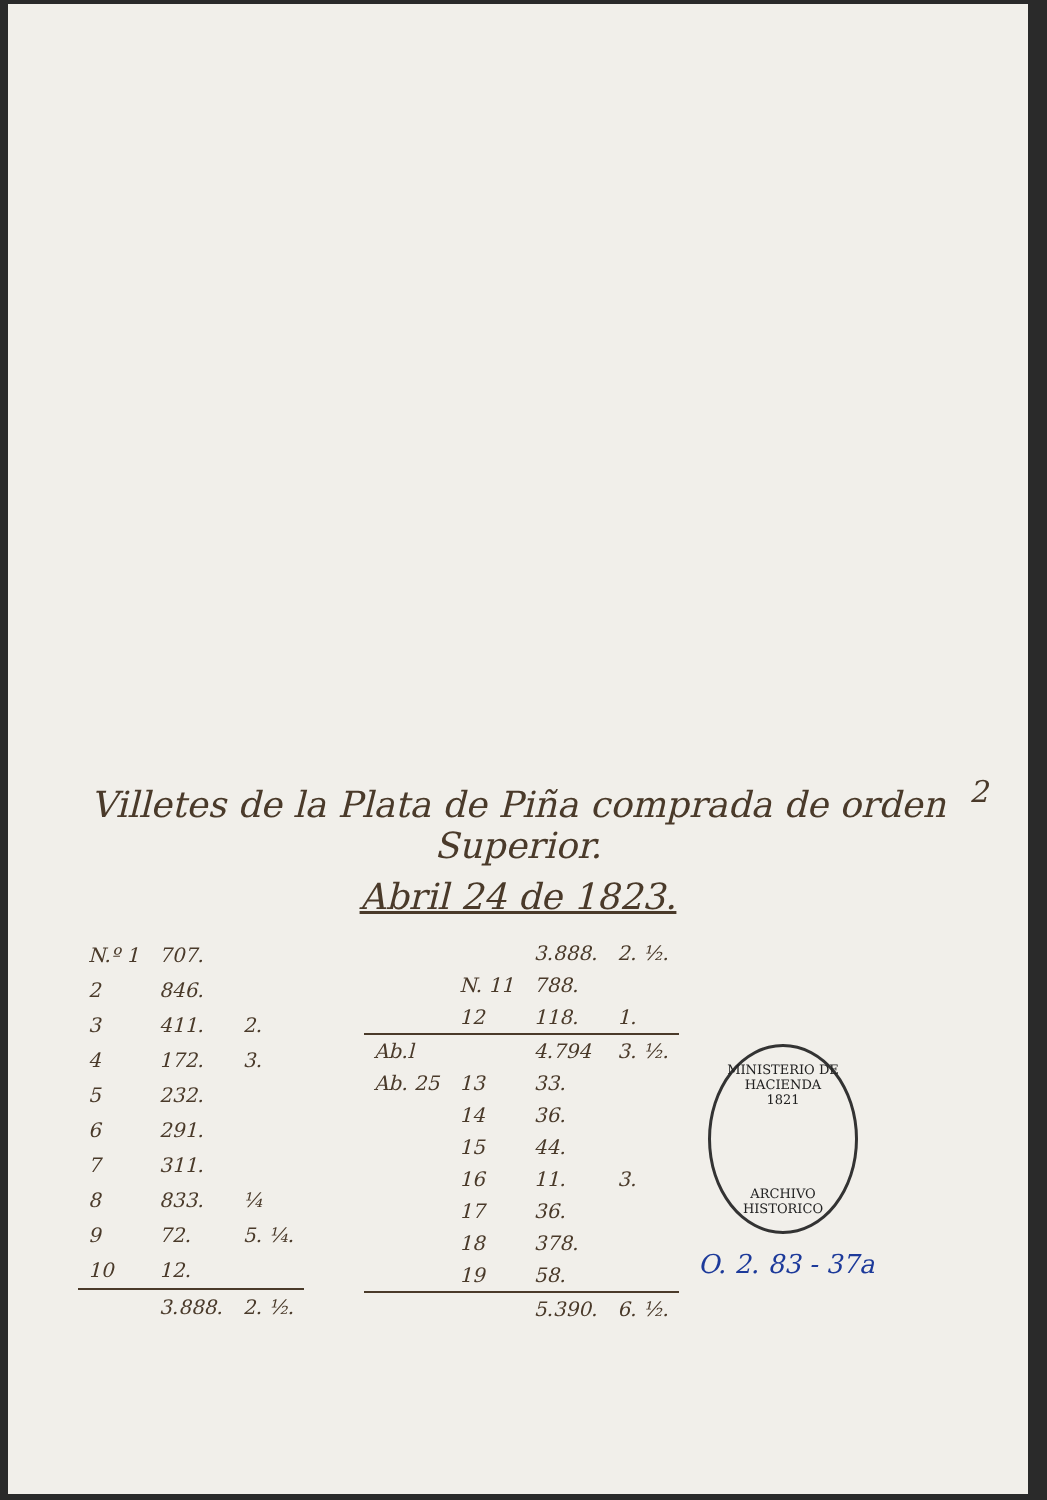2
Villetes de la Plata de Piña comprada de orden Superior.
Abril 24 de 1823.
| N.º 1 | 707. | |
| 2 | 846. | |
| 3 | 411. | 2. |
| 4 | 172. | 3. |
| 5 | 232. | |
| 6 | 291. | |
| 7 | 311. | |
| 8 | 833. | ¼ |
| 9 | 72. | 5. ¼. |
| 10 | 12. | |
| | 3.888. | 2. ½. |
| | | 3.888. | 2. ½. |
| | N. 11 | 788. | |
| | 12 | 118. | 1. |
| Ab.l | | 4.794 | 3. ½. |
| Ab. 25 | 13 | 33. | |
| | 14 | 36. | |
| | 15 | 44. | |
| | 16 | 11. | 3. |
| | 17 | 36. | |
| | 18 | 378. | |
| | 19 | 58. | |
| | | 5.390. | 6. ½. |
MINISTERIO DE HACIENDA
1821
ARCHIVO HISTORICO
O. 2. 83 - 37a